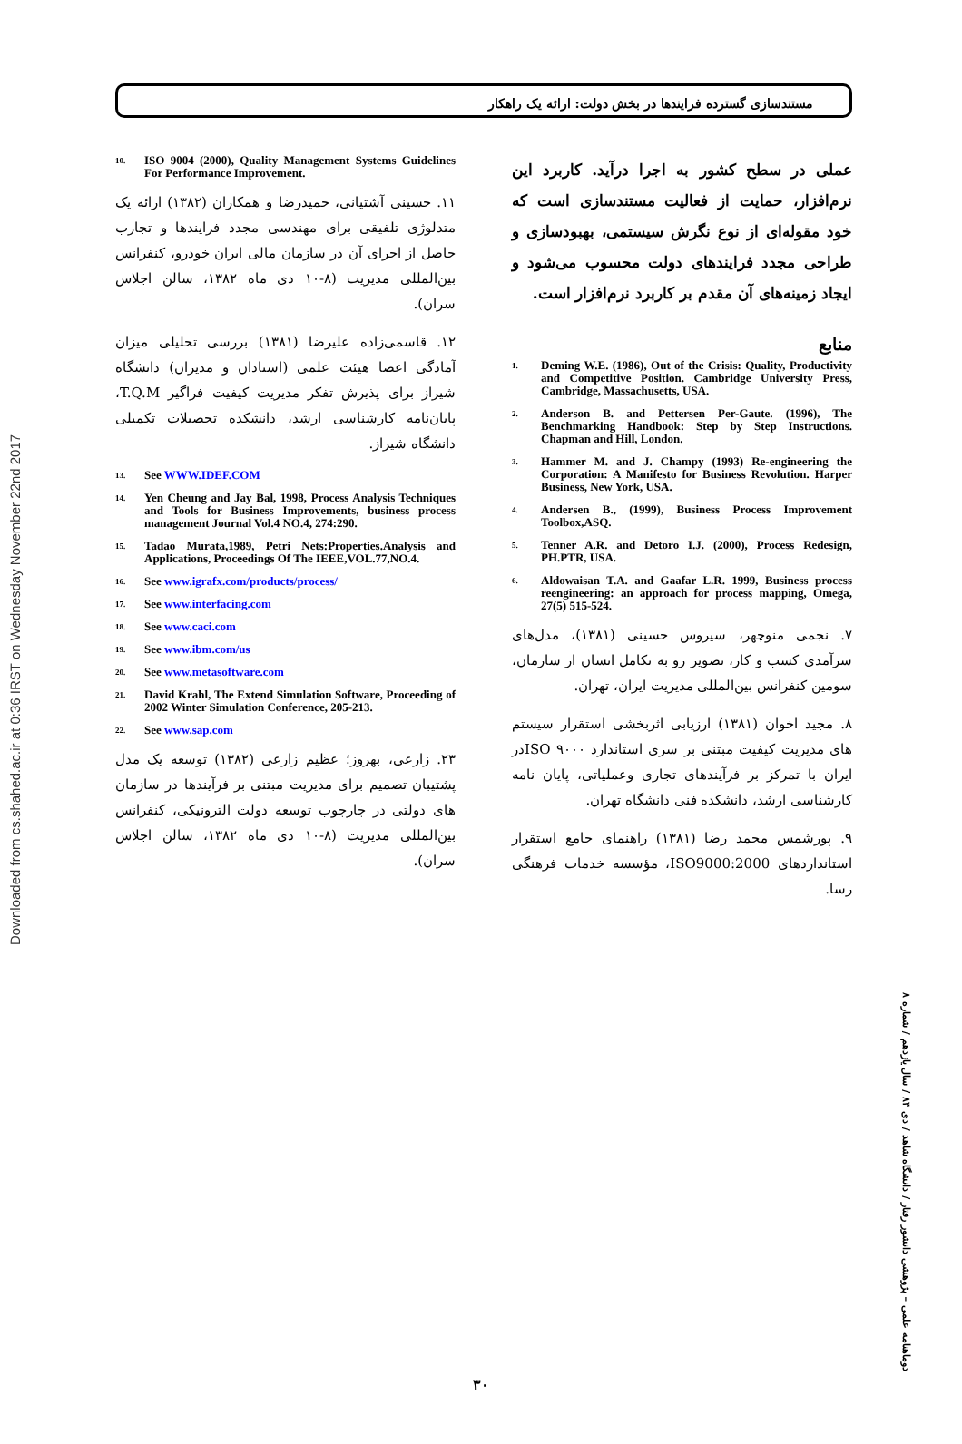Downloaded from cs.shahed.ac.ir at 0:36 IRST on Wednesday November 22nd 2017
مستندسازی گسترده فرایندها در بخش دولت: ارائه یک راهکار
عملی در سطح کشور به اجرا درآید. کاربرد این نرم‌افزار، حمایت از فعالیت مستندسازی است که خود مقوله‌ای از نوع نگرش سیستمی، بهبودسازی و طراحی مجدد فرایندهای دولت محسوب می‌شود و ایجاد زمینه‌های آن مقدم بر کاربرد نرم‌افزار است.
منابع
1. Deming W.E. (1986), Out of the Crisis: Quality, Productivity and Competitive Position. Cambridge University Press, Cambridge, Massachusetts, USA.
2. Anderson B. and Pettersen Per-Gaute. (1996), The Benchmarking Handbook: Step by Step Instructions. Chapman and Hill, London.
3. Hammer M. and J. Champy (1993) Re-engineering the Corporation: A Manifesto for Business Revolution. Harper Business, New York, USA.
4. Andersen B., (1999), Business Process Improvement Toolbox,ASQ.
5. Tenner A.R. and Detoro I.J. (2000), Process Redesign, PH.PTR, USA.
6. Aldowaisan T.A. and Gaafar L.R. 1999, Business process reengineering: an approach for process mapping, Omega, 27(5) 515-524.
۷. نجمی منوچهر، سیروس حسینی (۱۳۸۱)، مدل‌های سرآمدی کسب و کار، تصویر رو به تکامل انسان از سازمان، سومین کنفرانس بین‌المللی مدیریت ایران، تهران.
۸. مجید اخوان (۱۳۸۱) ارزیابی اثربخشی استقرار سیستم های مدیریت کیفیت مبتنی بر سری استاندارد ISO ۹۰۰۰در ایران با تمرکز بر فرآیندهای تجاری وعملیاتی، پایان نامه کارشناسی ارشد، دانشکده فنی دانشگاه تهران.
۹. پورشمس محمد رضا (۱۳۸۱) راهنمای جامع استقرار استانداردهای ISO9000:2000، مؤسسه خدمات فرهنگی رسا.
10. ISO 9004 (2000), Quality Management Systems Guidelines For Performance Improvement.
۱۱. حسینی آشتیانی، حمیدرضا و همکاران (۱۳۸۲) ارائه یک متدلوژی تلفیقی برای مهندسی مجدد فرایندها و تجارب حاصل از اجرای آن در سازمان مالی ایران خودرو، کنفرانس بین‌المللی مدیریت (۸-۱۰ دی ماه ۱۳۸۲، سالن اجلاس سران).
۱۲. قاسمی‌زاده علیرضا (۱۳۸۱) بررسی تحلیلی میزان آمادگی اعضا هیئت علمی (استادان و مدیران) دانشگاه شیراز برای پذیرش تفکر مدیریت کیفیت فراگیر T.Q.M، پایان‌نامه کارشناسی ارشد، دانشکده تحصیلات تکمیلی دانشگاه شیراز.
13. See WWW.IDEF.COM
14. Yen Cheung and Jay Bal, 1998, Process Analysis Techniques and Tools for Business Improvements, business process management Journal Vol.4 NO.4, 274:290.
15. Tadao Murata,1989, Petri Nets:Properties.Analysis and Applications, Proceedings Of The IEEE,VOL.77,NO.4.
16. See www.igrafx.com/products/process/
17. See www.interfacing.com
18. See www.caci.com
19. See www.ibm.com/us
20. See www.metasoftware.com
21. David Krahl, The Extend Simulation Software, Proceeding of 2002 Winter Simulation Conference, 205-213.
22. See www.sap.com
۲۳. زارعی، بهروز؛ عظیم زارعی (۱۳۸۲) توسعه یک مدل پشتیبان تصمیم برای مدیریت مبتنی بر فرآیندها در سازمان های دولتی در چارچوب توسعه دولت الترونیکی، کنفرانس بین‌المللی مدیریت (۸-۱۰ دی ماه ۱۳۸۲، سالن اجلاس سران).
دوماهنامه علمی – پژوهشی دانشور رفتار / دانشگاه شاهد / دی ۸۳ / سال یازدهم / شماره ۸
۳۰